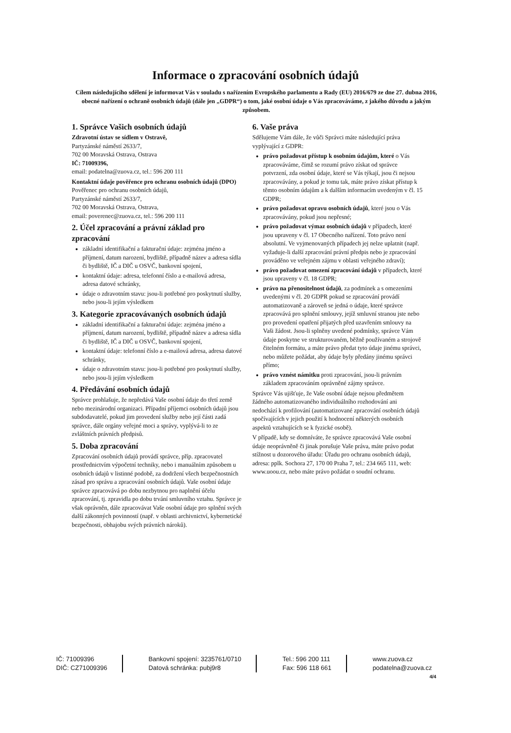Informace o zpracování osobních údajů
Cílem následujícího sdělení je informovat Vás v souladu s nařízením Evropského parlamentu a Rady (EU) 2016/679 ze dne 27. dubna 2016, obecné nařízení o ochraně osobních údajů (dále jen „GDPR“) o tom, jaké osobní údaje o Vás zpracováváme, z jakého důvodu a jakým způsobem.
1. Správce Vašich osobních údajů
Zdravotní ústav se sídlem v Ostravě,
Partyzánské náměstí 2633/7,
702 00 Moravská Ostrava, Ostrava
IČ: 71009396,
email: podatelna@zuova.cz, tel.: 596 200 111
Kontaktní údaje pověřence pro ochranu osobních údajů (DPO)
Pověřenec pro ochranu osobních údajů,
Partyzánské náměstí 2633/7,
702 00 Moravská Ostrava, Ostrava,
email: poverenec@zuova.cz, tel.: 596 200 111
2. Účel zpracování a právní základ pro zpracování
základní identifikační a fakturační údaje: zejména jméno a příjmení, datum narození, bydliště, případně název a adresa sídla či bydliště, IČ a DIČ u OSVČ, bankovní spojení,
kontaktní údaje: adresa, telefonní číslo a e-mailová adresa, adresa datové schránky,
údaje o zdravotním stavu: jsou-li potřebné pro poskytnutí služby, nebo jsou-li jejím výsledkem
3. Kategorie zpracovávaných osobních údajů
základní identifikační a fakturační údaje: zejména jméno a příjmení, datum narození, bydliště, případně název a adresa sídla či bydliště, IČ a DIČ u OSVČ, bankovní spojení,
kontaktní údaje: telefonní číslo a e-mailová adresa, adresa datové schránky,
údaje o zdravotním stavu: jsou-li potřebné pro poskytnutí služby, nebo jsou-li jejím výsledkem
4. Předávání osobních údajů
Správce prohlašuje, že nepředává Vaše osobní údaje do třetí země nebo mezinárodní organizaci. Případní příjemci osobních údajů jsou subdodavatelé, pokud jim provedení služby nebo její části zadá správce, dále orgány veřejné moci a správy, vyplývá-li to ze zvláštních právních předpisů.
5. Doba zpracování
Zpracování osobních údajů provádí správce, příp. zpracovatel prostřednictvím výpočetní techniky, nebo i manuálním způsobem u osobních údajů v listinné podobě, za dodržení všech bezpečnostních zásad pro správu a zpracování osobních údajů. Vaše osobní údaje správce zpracovává po dobu nezbytnou pro naplnění účelu zpracování, tj. zpravidla po dobu trvání smluvního vztahu. Správce je však oprávněn, dále zpracovávat Vaše osobní údaje pro splnění svých další zákonných povinností (např. v oblasti archivnictví, kybernetické bezpečnosti, obhajobu svých právních nároků).
6. Vaše práva
Sdělujeme Vám dále, že vůči Správci máte následující práva vyplývající z GDPR:
právo požadovat přístup k osobním údajům, které o Vás zpracováváme, čímž se rozumí právo získat od správce potvrzení, zda osobní údaje, které se Vás týkají, jsou či nejsou zpracovávány, a pokud je tomu tak, máte právo získat přístup k těmto osobním údajům a k dalším informacím uvedeným v čl. 15 GDPR;
právo požadovat opravu osobních údajů, které jsou o Vás zpracovávány, pokud jsou nepřesné;
právo požadovat výmaz osobních údajů v případech, které jsou upraveny v čl. 17 Obecného nařízení. Toto právo není absolutní. Ve vyjmenovaných případech jej nelze uplatnit (např. vyžaduje-li další zpracování právní předpis nebo je zpracování prováděno ve veřejném zájmu v oblasti veřejného zdraví);
právo požadovat omezení zpracování údajů v případech, které jsou upraveny v čl. 18 GDPR;
právo na přenositelnost údajů, za podmínek a s omezeními uvedenými v čl. 20 GDPR pokud se zpracování provádí automatizovaně a zároveň se jedná o údaje, které správce zpracovává pro splnění smlouvy, jejíž smluvní stranou jste nebo pro provedení opatření přijatých před uzavřením smlouvy na Vaši žádost. Jsou-li splněny uvedené podmínky, správce Vám údaje poskytne ve strukturovaném, běžně používaném a strojově čitelném formátu, a máte právo předat tyto údaje jinému správci, nebo můžete požádat, aby údaje byly předány jinému správci přímo;
právo vznést námitku proti zpracování, jsou-li právním základem zpracováním oprávněné zájmy správce.
Správce Vás ujišťuje, že Vaše osobní údaje nejsou předmětem žádného automatizovaného individuálního rozhodování ani nedochází k profilování (automatizované zpracování osobních údajů spočívajících v jejich použití k hodnocení některých osobních aspektů vztahujících se k fyzické osobě).
V případě, kdy se domníváte, že správce zpracovává Vaše osobní údaje neoprávněně či jinak porušuje Vaše práva, máte právo podat stížnost u dozorového úřadu: Úřadu pro ochranu osobních údajů, adresa: pplk. Sochora 27, 170 00 Praha 7, tel.: 234 665 111, web: www.uoou.cz, nebo máte právo požádat o soudní ochranu.
IČ: 71009396
DIČ: CZ71009396
Bankovní spojení: 3235761/0710
Datová schránka: pubj9r8
Tel.: 596 200 111
Fax: 596 118 661
www.zuova.cz
podatelna@zuova.cz
4/4